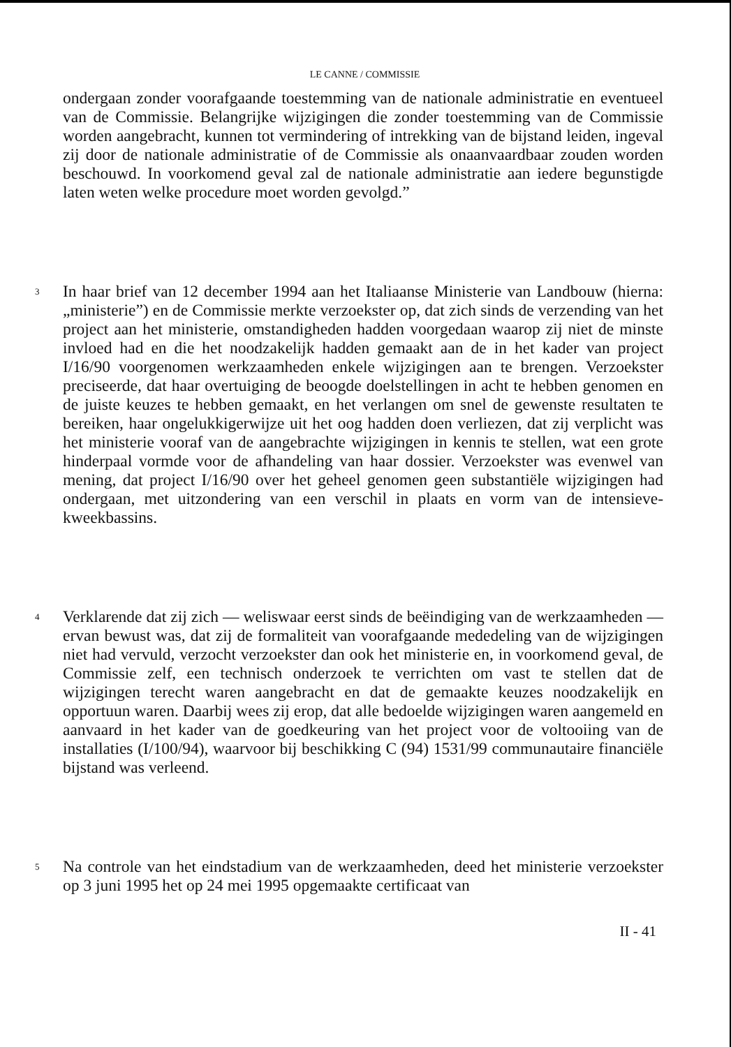LE CANNE / COMMISSIE
ondergaan zonder voorafgaande toestemming van de nationale administratie en eventueel van de Commissie. Belangrijke wijzigingen die zonder toestemming van de Commissie worden aangebracht, kunnen tot vermindering of intrekking van de bijstand leiden, ingeval zij door de nationale administratie of de Commissie als onaanvaardbaar zouden worden beschouwd. In voorkomend geval zal de nationale administratie aan iedere begunstigde laten weten welke procedure moet worden gevolgd.”
3
In haar brief van 12 december 1994 aan het Italiaanse Ministerie van Landbouw (hierna: „ministerie”) en de Commissie merkte verzoekster op, dat zich sinds de verzending van het project aan het ministerie, omstandigheden hadden voorgedaan waarop zij niet de minste invloed had en die het noodzakelijk hadden gemaakt aan de in het kader van project I/16/90 voorgenomen werkzaamheden enkele wijzigingen aan te brengen. Verzoekster preciseerde, dat haar overtuiging de beoogde doelstellingen in acht te hebben genomen en de juiste keuzes te hebben gemaakt, en het verlangen om snel de gewenste resultaten te bereiken, haar ongelukkigerwijze uit het oog hadden doen verliezen, dat zij verplicht was het ministerie vooraf van de aangebrachte wijzigingen in kennis te stellen, wat een grote hinderpaal vormde voor de afhandeling van haar dossier. Verzoekster was evenwel van mening, dat project I/16/90 over het geheel genomen geen substantiële wijzigingen had ondergaan, met uitzondering van een verschil in plaats en vorm van de intensieve-kweekbassins.
4
Verklarende dat zij zich — weliswaar eerst sinds de beëindiging van de werkzaamheden — ervan bewust was, dat zij de formaliteit van voorafgaande mededeling van de wijzigingen niet had vervuld, verzocht verzoekster dan ook het ministerie en, in voorkomend geval, de Commissie zelf, een technisch onderzoek te verrichten om vast te stellen dat de wijzigingen terecht waren aangebracht en dat de gemaakte keuzes noodzakelijk en opportuun waren. Daarbij wees zij erop, dat alle bedoelde wijzigingen waren aangemeld en aanvaard in het kader van de goedkeuring van het project voor de voltooiing van de installaties (I/100/94), waarvoor bij beschikking C (94) 1531/99 communautaire financiële bijstand was verleend.
5
Na controle van het eindstadium van de werkzaamheden, deed het ministerie verzoekster op 3 juni 1995 het op 24 mei 1995 opgemaakte certificaat van
II - 41